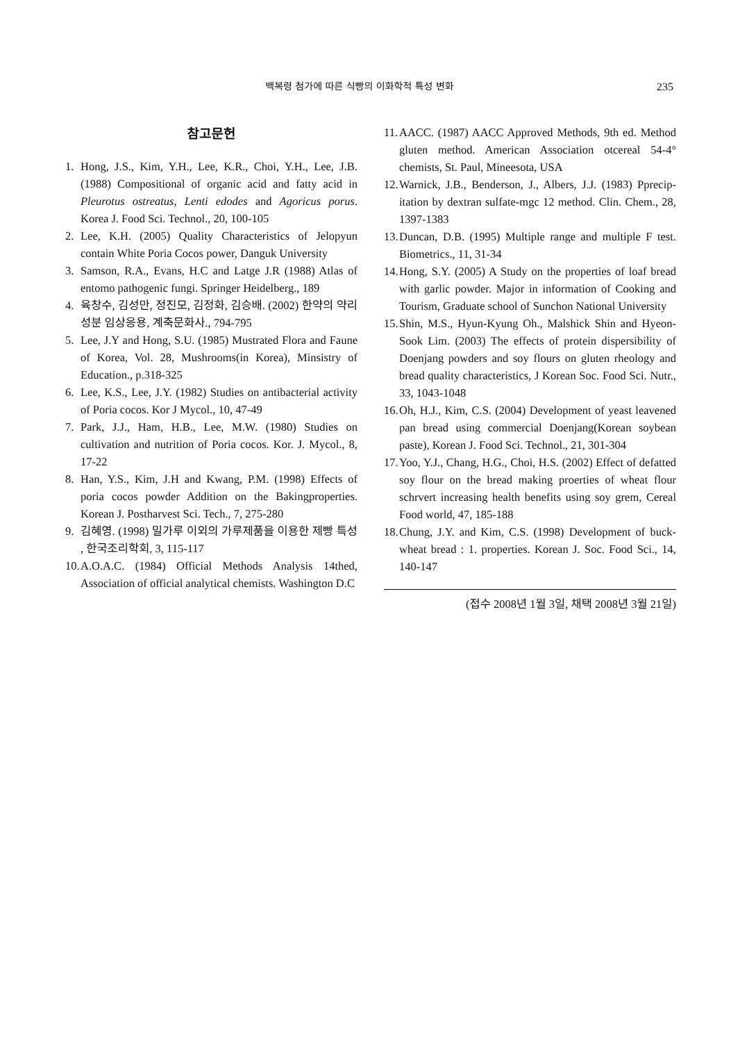백복령 첨가에 따른 식빵의 이화학적 특성 변화
235
참고문헌
1. Hong, J.S., Kim, Y.H., Lee, K.R., Choi, Y.H., Lee, J.B. (1988) Compositional of organic acid and fatty acid in Pleurotus ostreatus, Lenti edodes and Agoricus porus. Korea J. Food Sci. Technol., 20, 100-105
2. Lee, K.H. (2005) Quality Characteristics of Jelopyun contain White Poria Cocos power, Danguk University
3. Samson, R.A., Evans, H.C and Latge J.R (1988) Atlas of entomo pathogenic fungi. Springer Heidelberg., 189
4. 육창수, 김성만, 정진모, 김정화, 김승배. (2002) 한약의 약리성분 임상응용, 계축문화사., 794-795
5. Lee, J.Y and Hong, S.U. (1985) Mustrated Flora and Faune of Korea, Vol. 28, Mushrooms(in Korea), Minsistry of Education., p.318-325
6. Lee, K.S., Lee, J.Y. (1982) Studies on antibacterial activity of Poria cocos. Kor J Mycol., 10, 47-49
7. Park, J.J., Ham, H.B., Lee, M.W. (1980) Studies on cultivation and nutrition of Poria cocos. Kor. J. Mycol., 8, 17-22
8. Han, Y.S., Kim, J.H and Kwang, P.M. (1998) Effects of poria cocos powder Addition on the Bakingproperties. Korean J. Postharvest Sci. Tech., 7, 275-280
9. 김혜영. (1998) 밀가루 이외의 가루제품을 이용한 제빵 특성 , 한국조리학회, 3, 115-117
10. A.O.A.C. (1984) Official Methods Analysis 14thed, Association of official analytical chemists. Washington D.C
11. AACC. (1987) AACC Approved Methods, 9th ed. Method gluten method. American Association otcereal 54-4° chemists, St. Paul, Mineesota, USA
12. Warnick, J.B., Benderson, J., Albers, J.J. (1983) Pprecip-itation by dextran sulfate-mgc 12 method. Clin. Chem., 28, 1397-1383
13. Duncan, D.B. (1995) Multiple range and multiple F test. Biometrics., 11, 31-34
14. Hong, S.Y. (2005) A Study on the properties of loaf bread with garlic powder. Major in information of Cooking and Tourism, Graduate school of Sunchon National University
15. Shin, M.S., Hyun-Kyung Oh., Malshick Shin and Hyeon-Sook Lim. (2003) The effects of protein dispersibility of Doenjang powders and soy flours on gluten rheology and bread quality characteristics, J Korean Soc. Food Sci. Nutr., 33, 1043-1048
16. Oh, H.J., Kim, C.S. (2004) Development of yeast leavened pan bread using commercial Doenjang(Korean soybean paste), Korean J. Food Sci. Technol., 21, 301-304
17. Yoo, Y.J., Chang, H.G., Choi, H.S. (2002) Effect of defatted soy flour on the bread making proerties of wheat flour schrvert increasing health benefits using soy grem, Cereal Food world, 47, 185-188
18. Chung, J.Y. and Kim, C.S. (1998) Development of buck-wheat bread : 1. properties. Korean J. Soc. Food Sci., 14, 140-147
(접수 2008년 1월 3일, 채택 2008년 3월 21일)